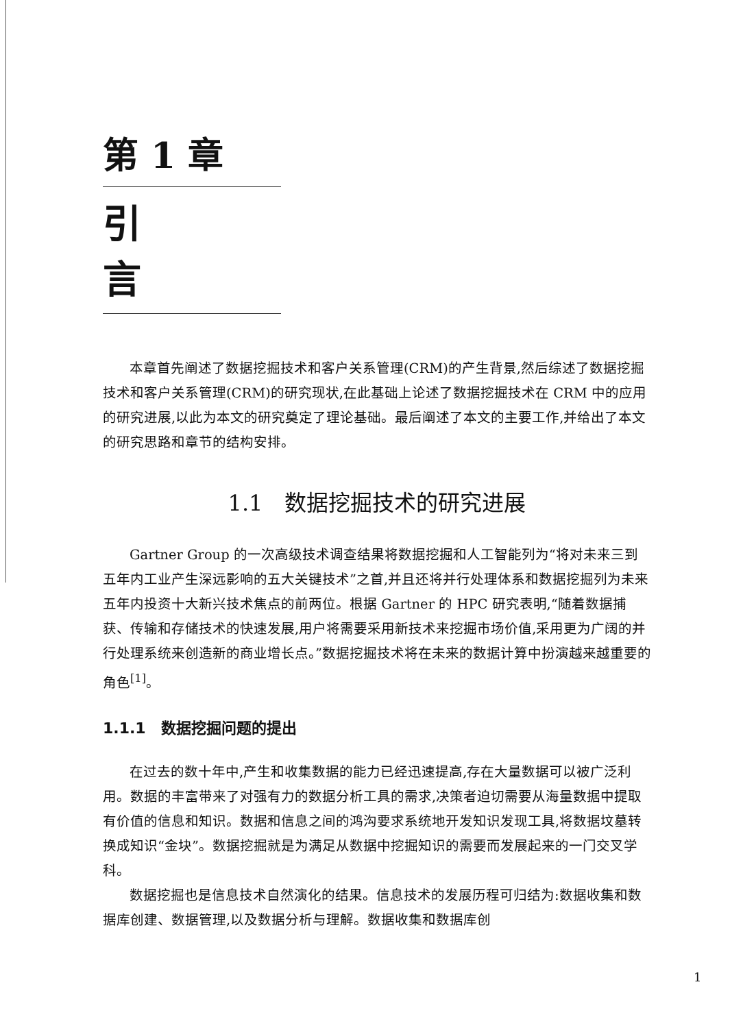第 1 章
引言
本章首先阐述了数据挖掘技术和客户关系管理(CRM)的产生背景,然后综述了数据挖掘技术和客户关系管理(CRM)的研究现状,在此基础上论述了数据挖掘技术在 CRM 中的应用的研究进展,以此为本文的研究奠定了理论基础。最后阐述了本文的主要工作,并给出了本文的研究思路和章节的结构安排。
1.1　数据挖掘技术的研究进展
Gartner Group 的一次高级技术调查结果将数据挖掘和人工智能列为“将对未来三到五年内工业产生深远影响的五大关键技术”之首,并且还将并行处理体系和数据挖掘列为未来五年内投资十大新兴技术焦点的前两位。根据 Gartner 的 HPC 研究表明,“随着数据捕获、传输和存储技术的快速发展,用户将需要采用新技术来挖掘市场价值,采用更为广阔的并行处理系统来创造新的商业增长点。”数据挖掘技术将在未来的数据计算中扮演越来越重要的角色<sup>[1]</sup>。
1.1.1　数据挖掘问题的提出
在过去的数十年中,产生和收集数据的能力已经迅速提高,存在大量数据可以被广泛利用。数据的丰富带来了对强有力的数据分析工具的需求,决策者迫切需要从海量数据中提取有价值的信息和知识。数据和信息之间的鸿沟要求系统地开发知识发现工具,将数据坟墓转换成知识“金块”。数据挖掘就是为满足从数据中挖掘知识的需要而发展起来的一门交叉学科。
数据挖掘也是信息技术自然演化的结果。信息技术的发展历程可归结为:数据收集和数据库创建、数据管理,以及数据分析与理解。数据收集和数据库创
1